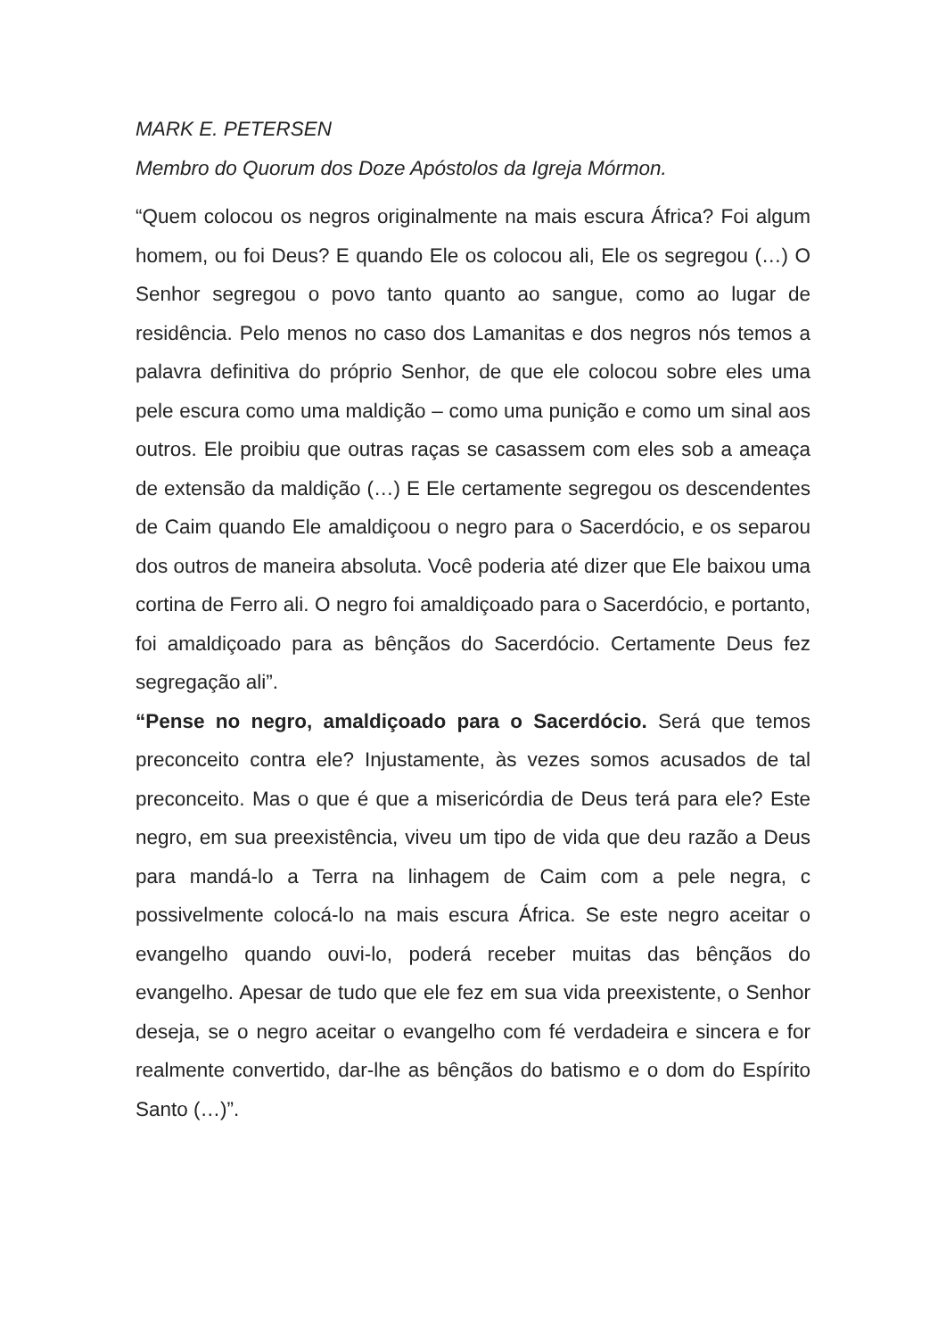MARK E. PETERSEN
Membro do Quorum dos Doze Apóstolos da Igreja Mórmon.
“Quem colocou os negros originalmente na mais escura África? Foi algum homem, ou foi Deus? E quando Ele os colocou ali, Ele os segregou (…) O Senhor segregou o povo tanto quanto ao sangue, como ao lugar de residência. Pelo menos no caso dos Lamanitas e dos negros nós temos a palavra definitiva do próprio Senhor, de que ele colocou sobre eles uma pele escura como uma maldição – como uma punição e como um sinal aos outros. Ele proibiu que outras raças se casassem com eles sob a ameaça de extensão da maldição (…) E Ele certamente segregou os descendentes de Caim quando Ele amaldiçoou o negro para o Sacerdócio, e os separou dos outros de maneira absoluta. Você poderia até dizer que Ele baixou uma cortina de Ferro ali. O negro foi amaldiçoado para o Sacerdócio, e portanto, foi amaldiçoado para as bênçãos do Sacerdócio. Certamente Deus fez segregação ali”.
“Pense no negro, amaldiçoado para o Sacerdócio. Será que temos preconceito contra ele? Injustamente, às vezes somos acusados de tal preconceito. Mas o que é que a misericórdia de Deus terá para ele? Este negro, em sua preexistência, viveu um tipo de vida que deu razão a Deus para mandá-lo a Terra na linhagem de Caim com a pele negra, c possivelmente colocá-lo na mais escura África. Se este negro aceitar o evangelho quando ouvi-lo, poderá receber muitas das bênçãos do evangelho. Apesar de tudo que ele fez em sua vida preexistente, o Senhor deseja, se o negro aceitar o evangelho com fé verdadeira e sincera e for realmente convertido, dar-lhe as bênçãos do batismo e o dom do Espírito Santo (…)”.